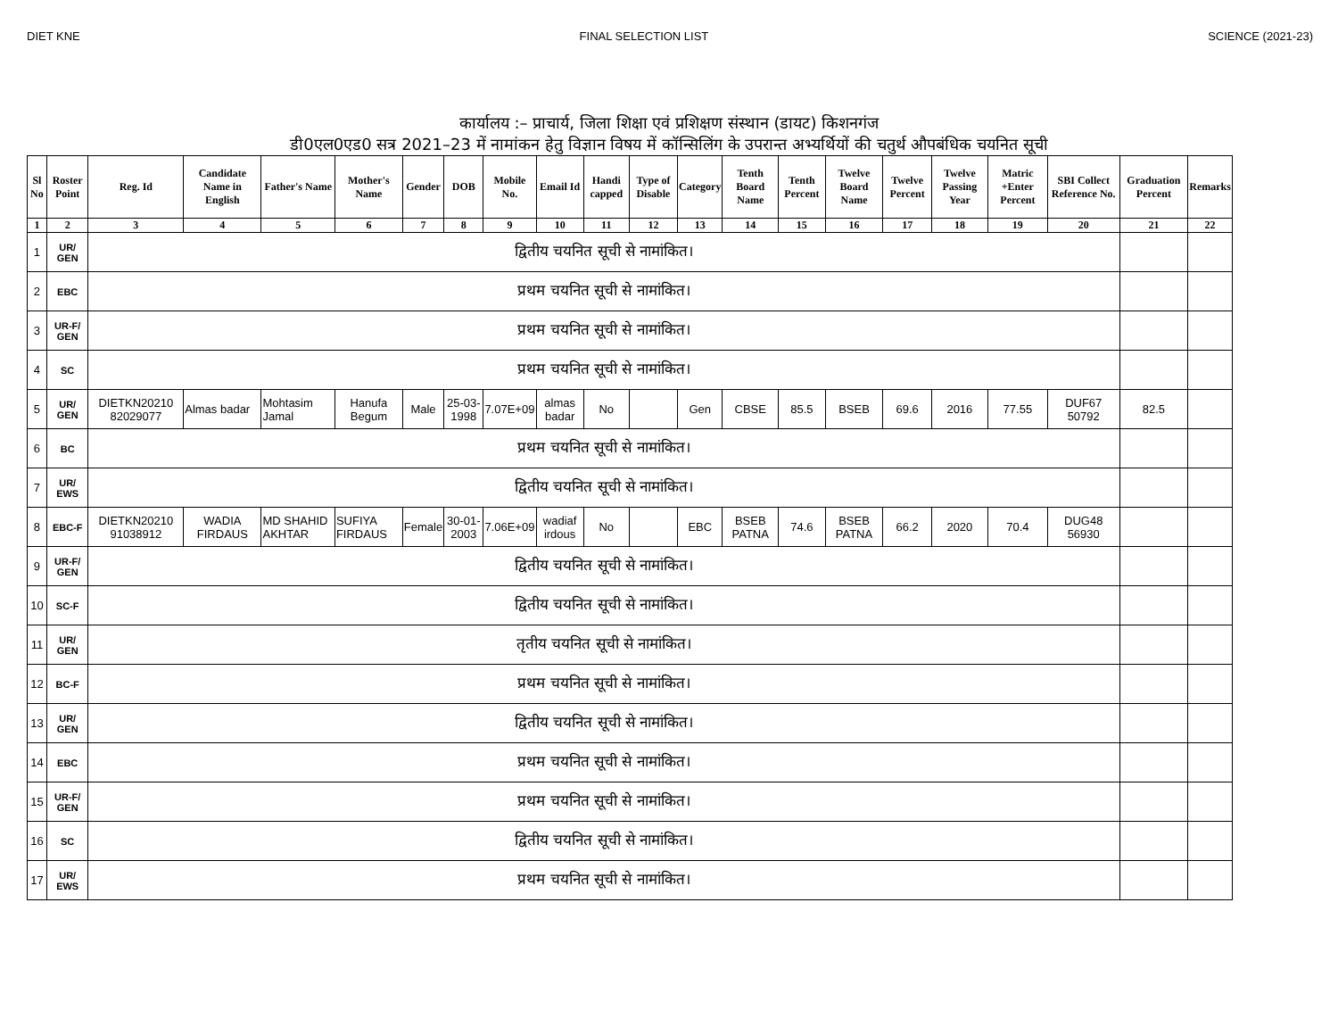DIET KNE FINAL SELECTION LIST SCIENCE (2021-23)
कार्यालय :– प्राचार्य, जिला शिक्षा एवं प्रशिक्षण संस्थान (डायट) किशनगंज
डी0एल0एड0 सत्र 2021–23 में नामांकन हेतु विज्ञान विषय में कॉन्सिलिंग के उपरान्त अभ्यर्थियों की चतुर्थ औपबंधिक चयनित सूची
| Sl No | Roster Point | Reg. Id | Candidate Name in English | Father's Name | Mother's Name | Gender | DOB | Mobile No. | Email Id | Handi capped | Type of Disable | Category | Tenth Board Name | Tenth Percent | Twelve Board Name | Twelve Percent | Twelve Passing Year | Matric +Enter Percent | SBI Collect Reference No. | Graduation Percent | Remarks |
| --- | --- | --- | --- | --- | --- | --- | --- | --- | --- | --- | --- | --- | --- | --- | --- | --- | --- | --- | --- | --- | --- |
| 1 | 2 | 3 | 4 | 5 | 6 | 7 | 8 | 9 | 10 | 11 | 12 | 13 | 14 | 15 | 16 | 17 | 18 | 19 | 20 | 21 | 22 |
| 1 | UR/ GEN | द्वितीय चयनित सूची से नामांकित। | | | | | | | | | | | | | | | | | | | |
| 2 | EBC | प्रथम चयनित सूची से नामांकित। | | | | | | | | | | | | | | | | | | | |
| 3 | UR-F/ GEN | प्रथम चयनित सूची से नामांकित। | | | | | | | | | | | | | | | | | | | |
| 4 | SC | प्रथम चयनित सूची से नामांकित। | | | | | | | | | | | | | | | | | | | |
| 5 | UR/ GEN | DIETKN20210 82029077 | Almas badar | Mohtasim Jamal | Hanufa Begum | Male | 25-03-1998 | 7.07E+09 | almas badar | No | | Gen | CBSE | 85.5 | BSEB | 69.6 | 2016 | 77.55 | DUF67 50792 | 82.5 | |
| 6 | BC | प्रथम चयनित सूची से नामांकित। | | | | | | | | | | | | | | | | | | | |
| 7 | UR/ EWS | द्वितीय चयनित सूची से नामांकित। | | | | | | | | | | | | | | | | | | | |
| 8 | EBC-F | DIETKN20210 91038912 | WADIA FIRDAUS | MD SHAHID AKHTAR | SUFIYA FIRDAUS | Female | 30-01-2003 | 7.06E+09 | wadiaf irdous | No | | EBC | BSEB PATNA | 74.6 | BSEB PATNA | 66.2 | 2020 | 70.4 | DUG48 56930 | | |
| 9 | UR-F/ GEN | द्वितीय चयनित सूची से नामांकित। | | | | | | | | | | | | | | | | | | | |
| 10 | SC-F | द्वितीय चयनित सूची से नामांकित। | | | | | | | | | | | | | | | | | | | |
| 11 | UR/ GEN | तृतीय चयनित सूची से नामांकित। | | | | | | | | | | | | | | | | | | | |
| 12 | BC-F | प्रथम चयनित सूची से नामांकित। | | | | | | | | | | | | | | | | | | | |
| 13 | UR/ GEN | द्वितीय चयनित सूची से नामांकित। | | | | | | | | | | | | | | | | | | | |
| 14 | EBC | प्रथम चयनित सूची से नामांकित। | | | | | | | | | | | | | | | | | | | |
| 15 | UR-F/ GEN | प्रथम चयनित सूची से नामांकित। | | | | | | | | | | | | | | | | | | | |
| 16 | SC | द्वितीय चयनित सूची से नामांकित। | | | | | | | | | | | | | | | | | | | |
| 17 | UR/ EWS | प्रथम चयनित सूची से नामांकित। | | | | | | | | | | | | | | | | | | | |